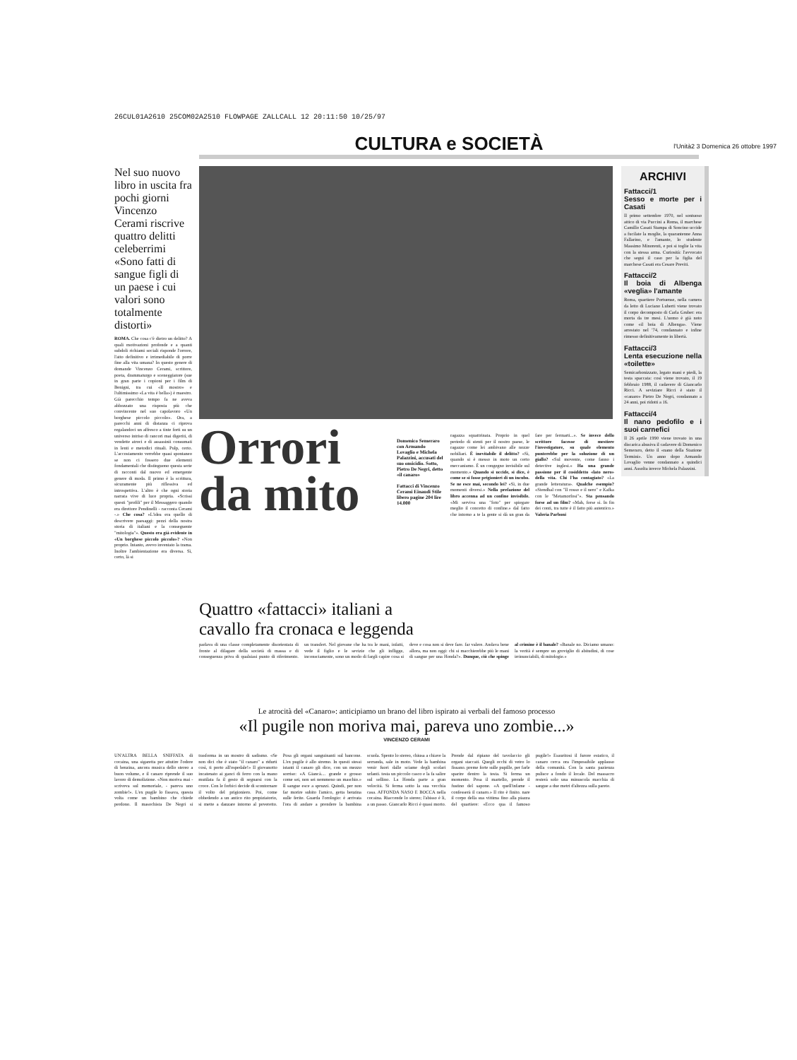26CUL01A2610 25COM02A2510 FLOWPAGE ZALLCALL 12 20:11:50 10/25/97
CULTURA e SOCIETÀ l'Unità2 3 Domenica 26 ottobre 1997
Nel suo nuovo libro in uscita fra pochi giorni Vincenzo Cerami riscrive quattro delitti celeberrimi «Sono fatti di sangue figli di un paese i cui valori sono totalmente distorti»
ROMA. Che cosa c'è dietro un delitto? A quali motivazioni profonde e a quanti subdoli richiami sociali risponde l'orrore, l'atto definitivo e irrimediabile di porre fine alla vita umana? In questo genere di domande Vincenzo Cerami, scrittore, poeta, drammaturgo e sceneggiatore (sue in gran parte i copioni per i film di Benigni, tra cui «Il mostro» e l'ultimissimo «La vita è bella») è maestro. Già parecchio tempo fa ne aveva abbozzato una risposta più che convincente nel suo capolavoro «Un borghese piccolo piccolo». Ora, a parecchi anni di distanza ci riprova regalandoci un affresco a tinte forti su un universo intriso di rancori mai digeriti, di vendette atroci e di assassinii consumati in lenti e metodici rituali. Pulp, certo. L'accostamento verrebbe quasi spontaneo se non ci fossero due elementi fondamentali che distinguono questa serie di racconti dal nuovo ed emergente genere di moda. Il primo è la scrittura, sicuramente più riflessiva ed introspettiva. L'altro è che ogni storia narrata vive di luce propria. «Scrissi questi "profili" per il Messaggero quando era direttore Pendinelli - racconta Cerami -.» Che cosa? «L'idea era quello di descrivere paesaggi: pezzi della nostra storia di italiani e la conseguente "mitologia"». Questo era già evidente in «Un borghese piccolo piccolo»? «Non proprio. Intanto, avevo inventato la trama. Inoltre l'ambientazione era diversa. Sì, certo, là si
Orrori da mito
Domenico Semeraro con Armando Lovaglio e Michela Palazzini, accusati del suo omicidio. Sotto, Pietro De Negri, detto «il canaro»
Fattacci di Vincenzo Cerami Einaudi Stile libero pagine 204 lire 14.000
Quattro «fattacci» italiani a cavallo fra cronaca e leggenda
ragazza squattrinata. Proprio in quel periodo di stenti per il nostro paese, le ragazze come lei ambivano alle nozze nobiliari. È inevitabile il delitto? «Sì, quando si è messo in moto un certo meccanismo. È un congegno invisibile sul momento.» Quando si uccide, si dice, è come se si fosse prigionieri di un incubo. Se ne esce mai, secondo lei? «Sì, in due momenti diversi.» Nella prefazione del libro accenna ad un confine invisibile. «Mi serviva una "foto" per spiegare meglio il concetto di confine.» dal fatto che intorno a te la gente si dà un gran da fare per fermarti...». Se invece dello scrittore facesse di mestiere l'investigatore, su quale elemento punterebbe per la soluzione di un giallo? «Sul movente, come fanno i detective inglesi.» Ha una grande passione per il cosiddetto «lato nero» della vita. Chi l'ha contagiato? «La grande letteratura». Qualche esempio? «Stendhal con "Il rosso e il nero" e Kafka con le "Metamorfosi"». Sta pensando forse ad un film? «Mah, forse sì. In fin dei conti, tra tutte è il fatto più autentico.» Valeria Parboni
parlava di una classe completamente disorientata di fronte al dilagare della società di massa e di conseguenza priva di qualsiasi punto di riferimento. un transfert. Nel giovane che ha tra le mani, infatti, vede il figlio e le sevizie che gli infligge, inconsciamente, sono un modo di fargli capire cosa si deve e cosa non si deve fare. far valere. Andava bene allora, ma non oggi: chi si macchierebbe più le mani di sangue per una Honda?». Dunque, ciò che spinge al crimine è il banale? «Banale no. Diciamo umano: la verità è sempre un groviglio di abitudini, di cose irrinunciabili, di mitologie.»
Le atrocità del «Canaro»: anticipiamo un brano del libro ispirato ai verbali del famoso processo
«Il pugile non moriva mai, pareva uno zombie...»
VINCENZO CERAMI
UN'ALTRA BELLA SNIFFATA di cocaina, una sigaretta per attutire l'odore di benzina, ancora musica dello stereo a buon volume, e il canaro riprende il suo lavoro di demolizione. «Non moriva mai - scriveva sul memoriale, - pareva uno zombie!». L'ex pugile lo fissava, questa volta come un bambino che chiede perdono. Il masochista De Negri si trasforma in un mostro di sadismo. «Se non dici che è stato "il canaro" a ridurti così, ti porto all'ospedale!» Il giovanotto incatenato ai ganci di ferro con la mano mutilata fa il gesto di segnarsi con la croce. Con le forbici decide di scontornare il volto del prigioniero. Poi, come obbedendo a un antico rito propiziatorio, si mette a danzare intorno al poveretto. Posa gli organi sanguinanti sul bancone. L'ex pugile è allo stremo. In questi stessi istanti il canaro gli dice, con un mezzo sorriso: «A Giancà.... grande e grosso come sei, non sei nemmeno un maschio.» Il sangue esce a spruzzi. Quindi, per non far morire subito l'amico, getta benzina sulle ferite. Guarda l'orologio: è arrivata l'ora di andare a prendere la bambina scuola. Spento lo stereo, chiusa a chiave la serranda, sale in moto. Vede la bambina venir fuori dalle sciame degli scolari urlanti. testa un piccolo casco e la fa salire sul sellino. La Honda parte a gran velocità. Si ferma sotto la sua vecchia casa. AFFONDA NASO E BOCCA nella cocaina. Riaccende lo stereo; l'abisso è lì, a un passo. Giancarlo Ricci è quasi morto. Prende dal ripiano del tavolaccio gli organi staccati. Quegli occhi di vetro lo fissano. preme forte sulle pupille, per farle sparire dentro la testa. Si ferma un momento. Posa il martello, prende il fustino del sapone. «A quell'infame - confesserà il canaro.» Il rito è finito. nare il corpo della sua vittima fino alla piazza del quartiere: «Ecco qua il famoso pugile!» Esauritosi il furore estatico, il canaro cerca ora l'impossibile applauso della comunità. Con la santa pazienza pulisce a fondo il locale. Del massacro resterà solo una minuscola macchia di sangue a due metri d'altezza sulla parete.
ARCHIVI
Fattacci/1
Sesso e morte per i Casati
Il primo settembre 1970, nel sontuoso attico di via Puccini a Roma, il marchese Camillo Casati Stampa di Soncino uccide a fucilate la moglie, la quarantenne Anna Fallarino, e l'amante, lo studente Massimo Minorenti, e poi si toglie la vita con la stessa arma. Curiosità: l'avvocato che seguì il caso per la figlia del marchese Casati era Cesare Previti.
Fattacci/2
Il boia di Albenga «veglia» l'amante
Roma, quartiere Portuense, nella camera da letto di Luciano Luberti viene trovato il corpo decomposto di Carla Gruber: era morta da tre mesi. L'uomo è già noto come «il boia di Albenga». Viene arrestato nel '74, condannato e infine rimesso definitivamente in libertà.
Fattacci/3
Lenta esecuzione nella «toilette»
Semicarbonizzato, legato mani e piedi, la testa spaccata: così viene trovato, il 19 febbraio 1988, il cadavere di Giancarlo Ricci. A seviziare Ricci è stato il «canaro» Pietro De Negri, condannato a 24 anni, poi ridotti a 16.
Fattacci/4
Il nano pedofilo e i suoi carnefici
Il 26 aprile 1990 viene trovato in una discarica abusiva il cadavere di Domenico Semeraro, detto il «nano della Stazione Termini». Un anno dopo Armando Lovaglio venne condannato a quindici anni. Assolta invece Michela Palazzini.